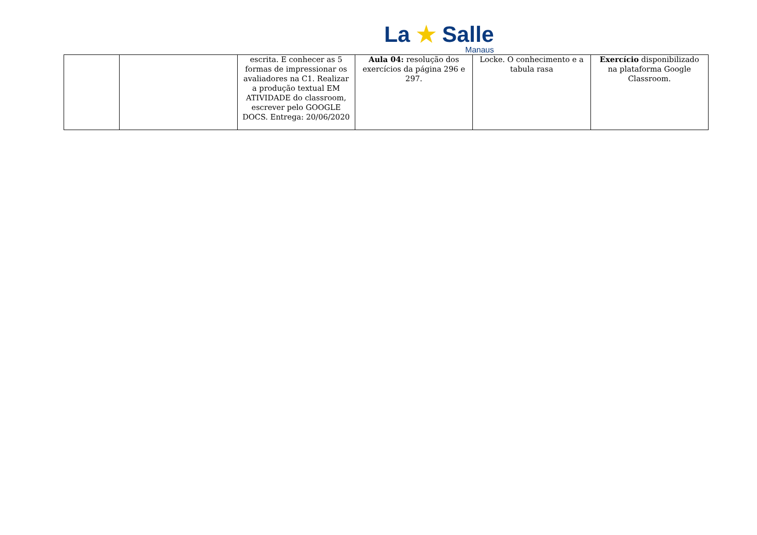La ★ Salle
Manaus
| | | escrita. E conhecer as 5 formas de impressionar os avaliadores na C1. Realizar a produção textual EM ATIVIDADE do classroom, escrever pelo GOOGLE DOCS. Entrega: 20/06/2020 | Aula 04: resolução dos exercícios da página 296 e 297. | Locke. O conhecimento e a tabula rasa | Exercício disponibilizado na plataforma Google Classroom. |